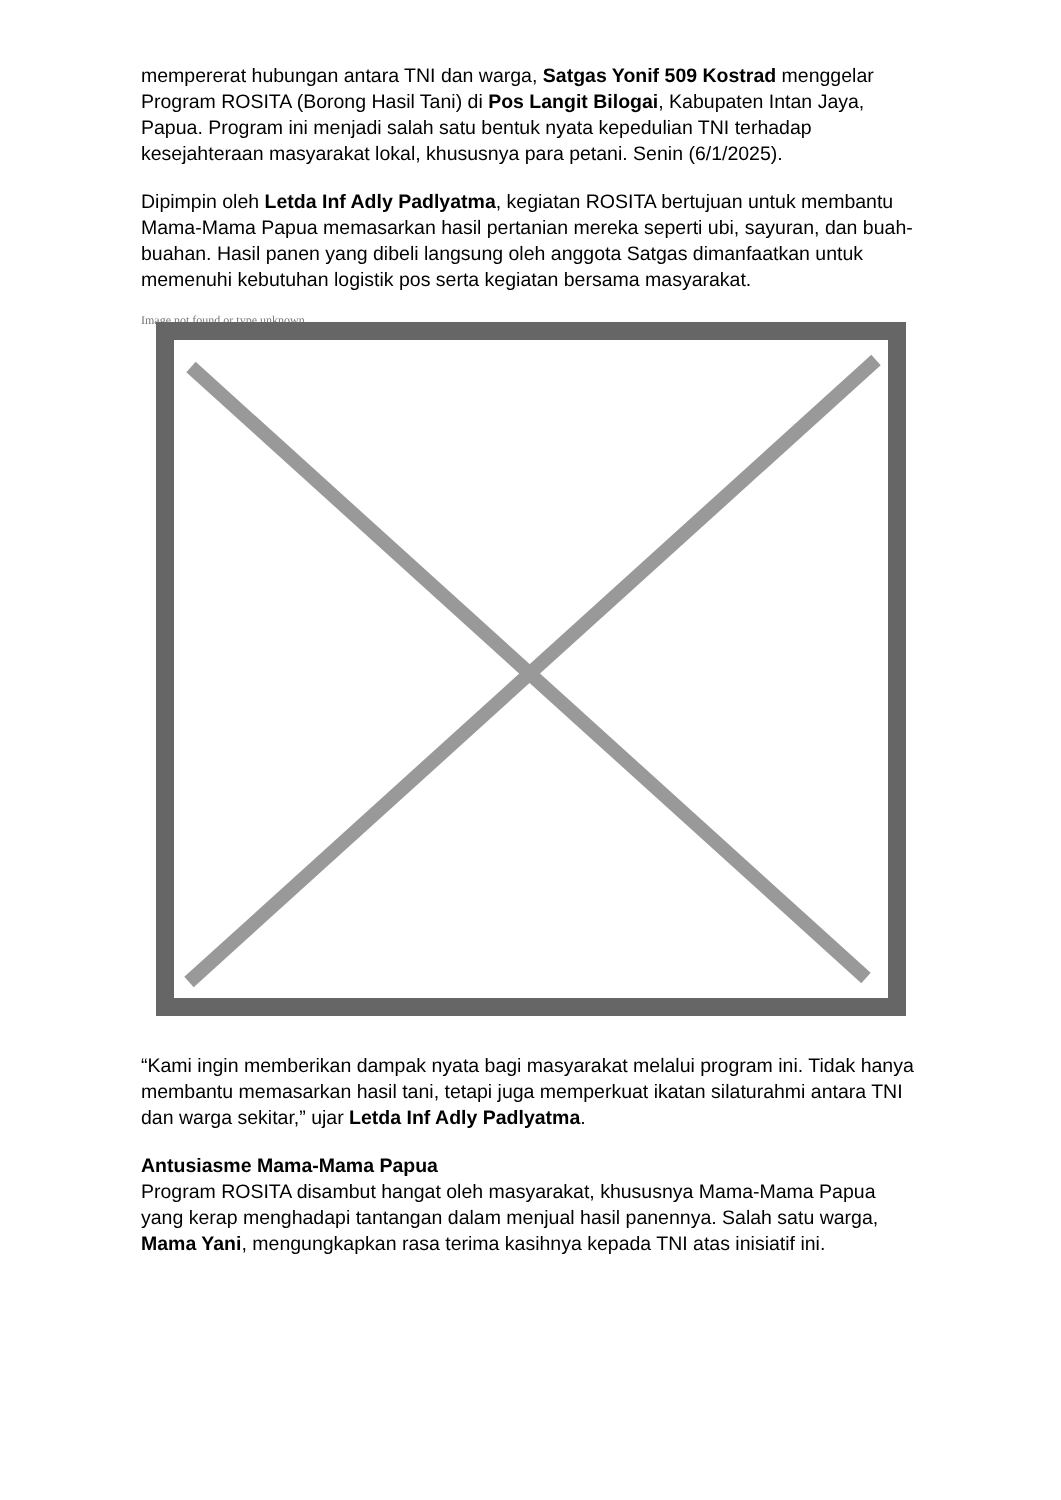mempererat hubungan antara TNI dan warga, Satgas Yonif 509 Kostrad menggelar Program ROSITA (Borong Hasil Tani) di Pos Langit Bilogai, Kabupaten Intan Jaya, Papua. Program ini menjadi salah satu bentuk nyata kepedulian TNI terhadap kesejahteraan masyarakat lokal, khususnya para petani. Senin (6/1/2025).
Dipimpin oleh Letda Inf Adly Padlyatma, kegiatan ROSITA bertujuan untuk membantu Mama-Mama Papua memasarkan hasil pertanian mereka seperti ubi, sayuran, dan buah-buahan. Hasil panen yang dibeli langsung oleh anggota Satgas dimanfaatkan untuk memenuhi kebutuhan logistik pos serta kegiatan bersama masyarakat.
Image not found or type unknown
“Kami ingin memberikan dampak nyata bagi masyarakat melalui program ini. Tidak hanya membantu memasarkan hasil tani, tetapi juga memperkuat ikatan silaturahmi antara TNI dan warga sekitar,” ujar Letda Inf Adly Padlyatma.
Antusiasme Mama-Mama Papua
Program ROSITA disambut hangat oleh masyarakat, khususnya Mama-Mama Papua yang kerap menghadapi tantangan dalam menjual hasil panennya. Salah satu warga, Mama Yani, mengungkapkan rasa terima kasihnya kepada TNI atas inisiatif ini.